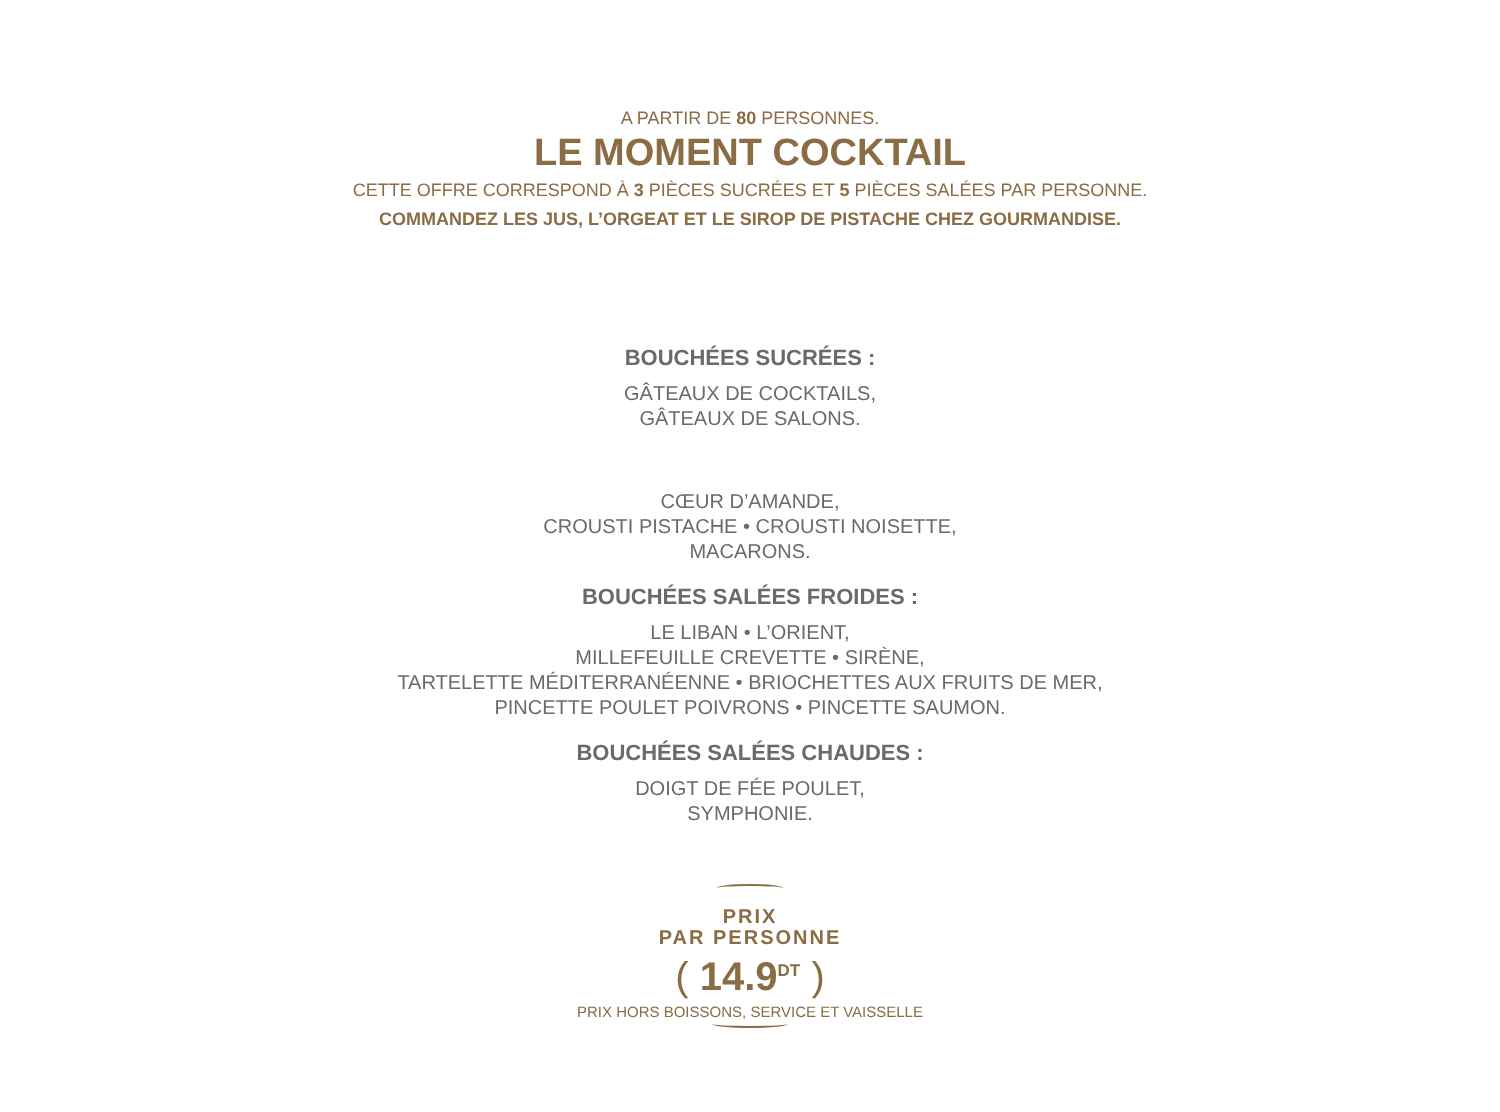A PARTIR DE 80 PERSONNES.
LE MOMENT COCKTAIL
CETTE OFFRE CORRESPOND À 3 PIÈCES SUCRÉES ET 5 PIÈCES SALÉES PAR PERSONNE.
COMMANDEZ LES JUS, L’ORGEAT ET LE SIROP DE PISTACHE CHEZ GOURMANDISE.
BOUCHÉES SUCRÉES :
GÂTEAUX DE COCKTAILS,
GÂTEAUX DE SALONS.
CŒUR D’AMANDE,
CROUSTI PISTACHE • CROUSTI NOISETTE,
MACARONS.
BOUCHÉES SALÉES FROIDES :
LE LIBAN • L’ORIENT,
MILLEFEUILLE CREVETTE • SIRÈNE,
TARTELETTE MÉDITERRANÉENNE • BRIOCHETTES AUX FRUITS DE MER,
PINCETTE POULET POIVRONS • PINCETTE SAUMON.
BOUCHÉES SALÉES CHAUDES :
DOIGT DE FÉE POULET,
SYMPHONIE.
PRIX
PAR PERSONNE
( 14.9<sup>DT</sup> )
PRIX HORS BOISSONS, SERVICE ET VAISSELLE